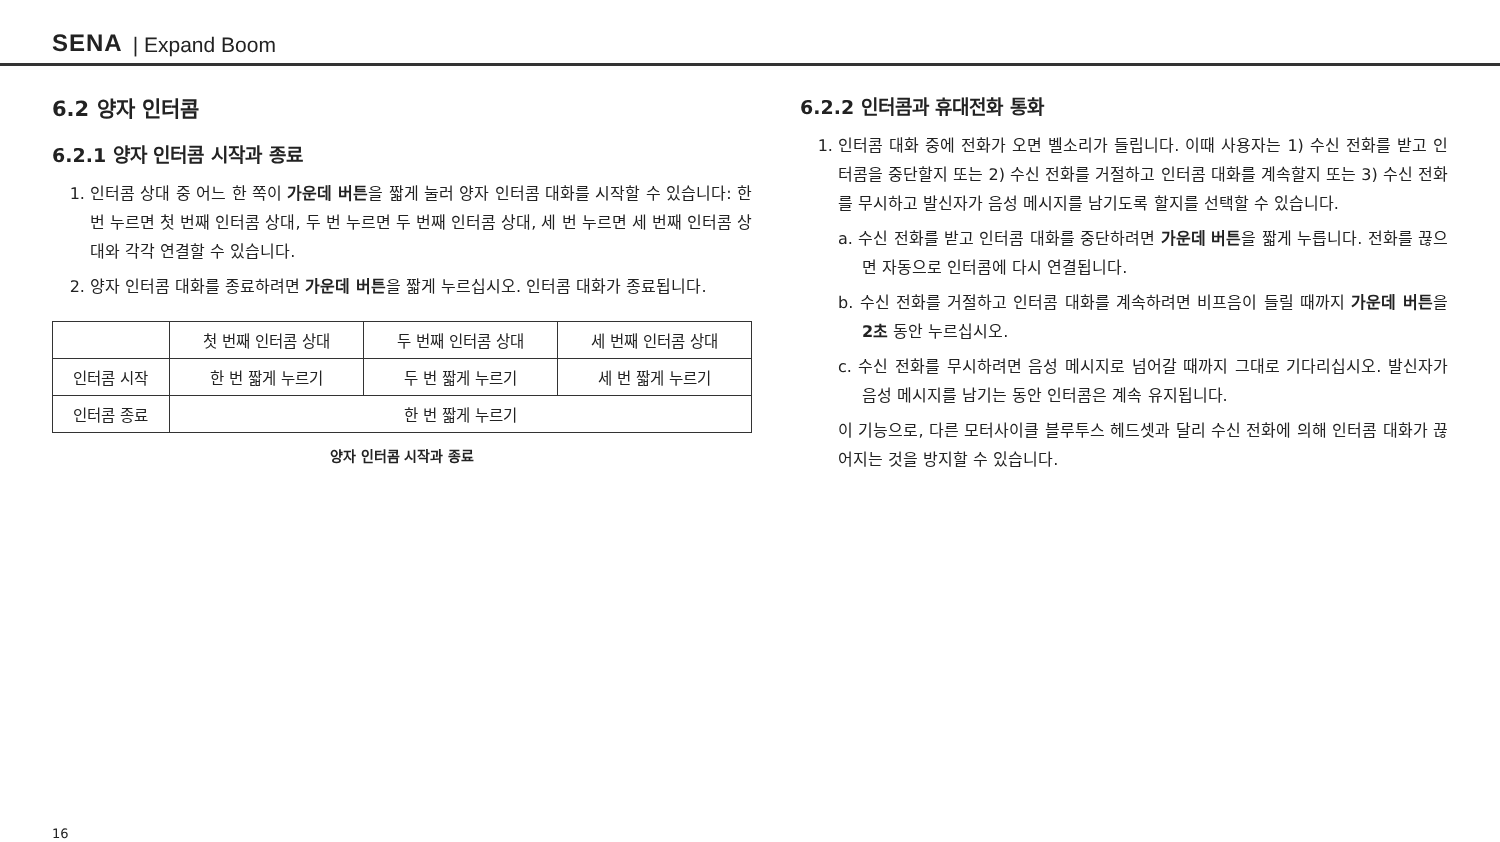SENA | Expand Boom
6.2 양자 인터콤
6.2.1 양자 인터콤 시작과 종료
1. 인터콤 상대 중 어느 한 쪽이 가운데 버튼을 짧게 눌러 양자 인터콤 대화를 시작할 수 있습니다: 한 번 누르면 첫 번째 인터콤 상대, 두 번 누르면 두 번째 인터콤 상대, 세 번 누르면 세 번째 인터콤 상대와 각각 연결할 수 있습니다.
2. 양자 인터콤 대화를 종료하려면 가운데 버튼을 짧게 누르십시오. 인터콤 대화가 종료됩니다.
| | 첫 번째 인터콤 상대 | 두 번째 인터콤 상대 | 세 번째 인터콤 상대 |
| --- | --- | --- | --- |
| 인터콤 시작 | 한 번 짧게 누르기 | 두 번 짧게 누르기 | 세 번 짧게 누르기 |
| 인터콤 종료 | 한 번 짧게 누르기 | | |
양자 인터콤 시작과 종료
6.2.2 인터콤과 휴대전화 통화
1. 인터콤 대화 중에 전화가 오면 벨소리가 들립니다. 이때 사용자는 1) 수신 전화를 받고 인터콤을 중단할지 또는 2) 수신 전화를 거절하고 인터콤 대화를 계속할지 또는 3) 수신 전화를 무시하고 발신자가 음성 메시지를 남기도록 할지를 선택할 수 있습니다.
a. 수신 전화를 받고 인터콤 대화를 중단하려면 가운데 버튼을 짧게 누릅니다. 전화를 끊으면 자동으로 인터콤에 다시 연결됩니다.
b. 수신 전화를 거절하고 인터콤 대화를 계속하려면 비프음이 들릴 때까지 가운데 버튼을 2초 동안 누르십시오.
c. 수신 전화를 무시하려면 음성 메시지로 넘어갈 때까지 그대로 기다리십시오. 발신자가 음성 메시지를 남기는 동안 인터콤은 계속 유지됩니다.
이 기능으로, 다른 모터사이클 블루투스 헤드셋과 달리 수신 전화에 의해 인터콤 대화가 끊어지는 것을 방지할 수 있습니다.
16